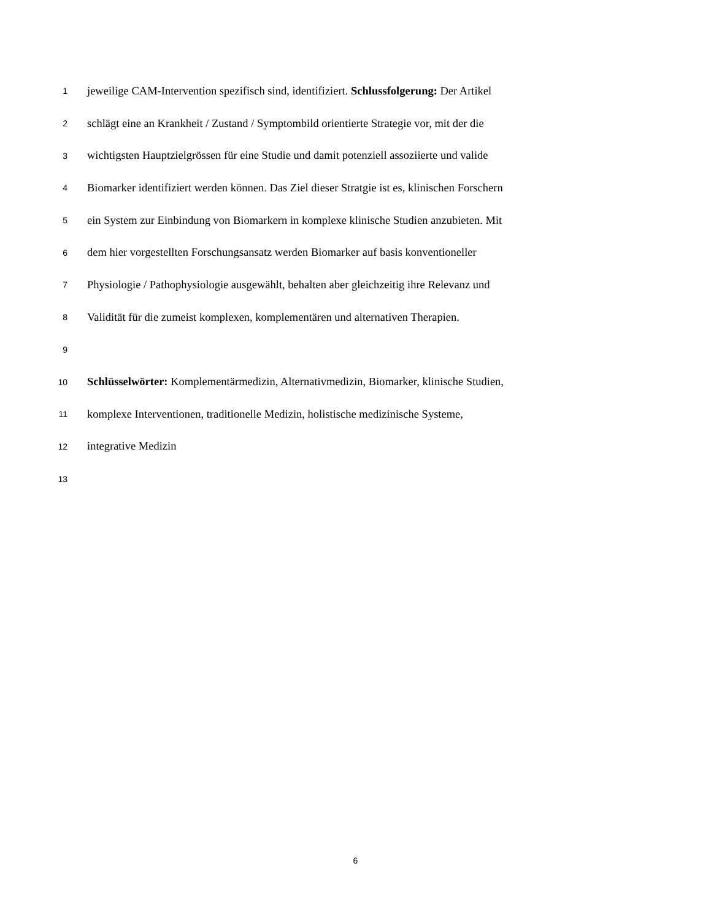1 jeweilige CAM-Intervention spezifisch sind, identifiziert. Schlussfolgerung: Der Artikel
2 schlägt eine an Krankheit / Zustand / Symptombild orientierte Strategie vor, mit der die
3 wichtigsten Hauptzielgrössen für eine Studie und damit potenziell assoziierte und valide
4 Biomarker identifiziert werden können. Das Ziel dieser Stratgie ist es, klinischen Forschern
5 ein System zur Einbindung von Biomarkern in komplexe klinische Studien anzubieten. Mit
6 dem hier vorgestellten Forschungsansatz werden Biomarker auf basis konventioneller
7 Physiologie / Pathophysiologie ausgewählt, behalten aber gleichzeitig ihre Relevanz und
8 Validität für die zumeist komplexen, komplementären und alternativen Therapien.
9
10 Schlüsselwörter: Komplementärmedizin, Alternativmedizin, Biomarker, klinische Studien,
11 komplexe Interventionen, traditionelle Medizin, holistische medizinische Systeme,
12 integrative Medizin
13
6